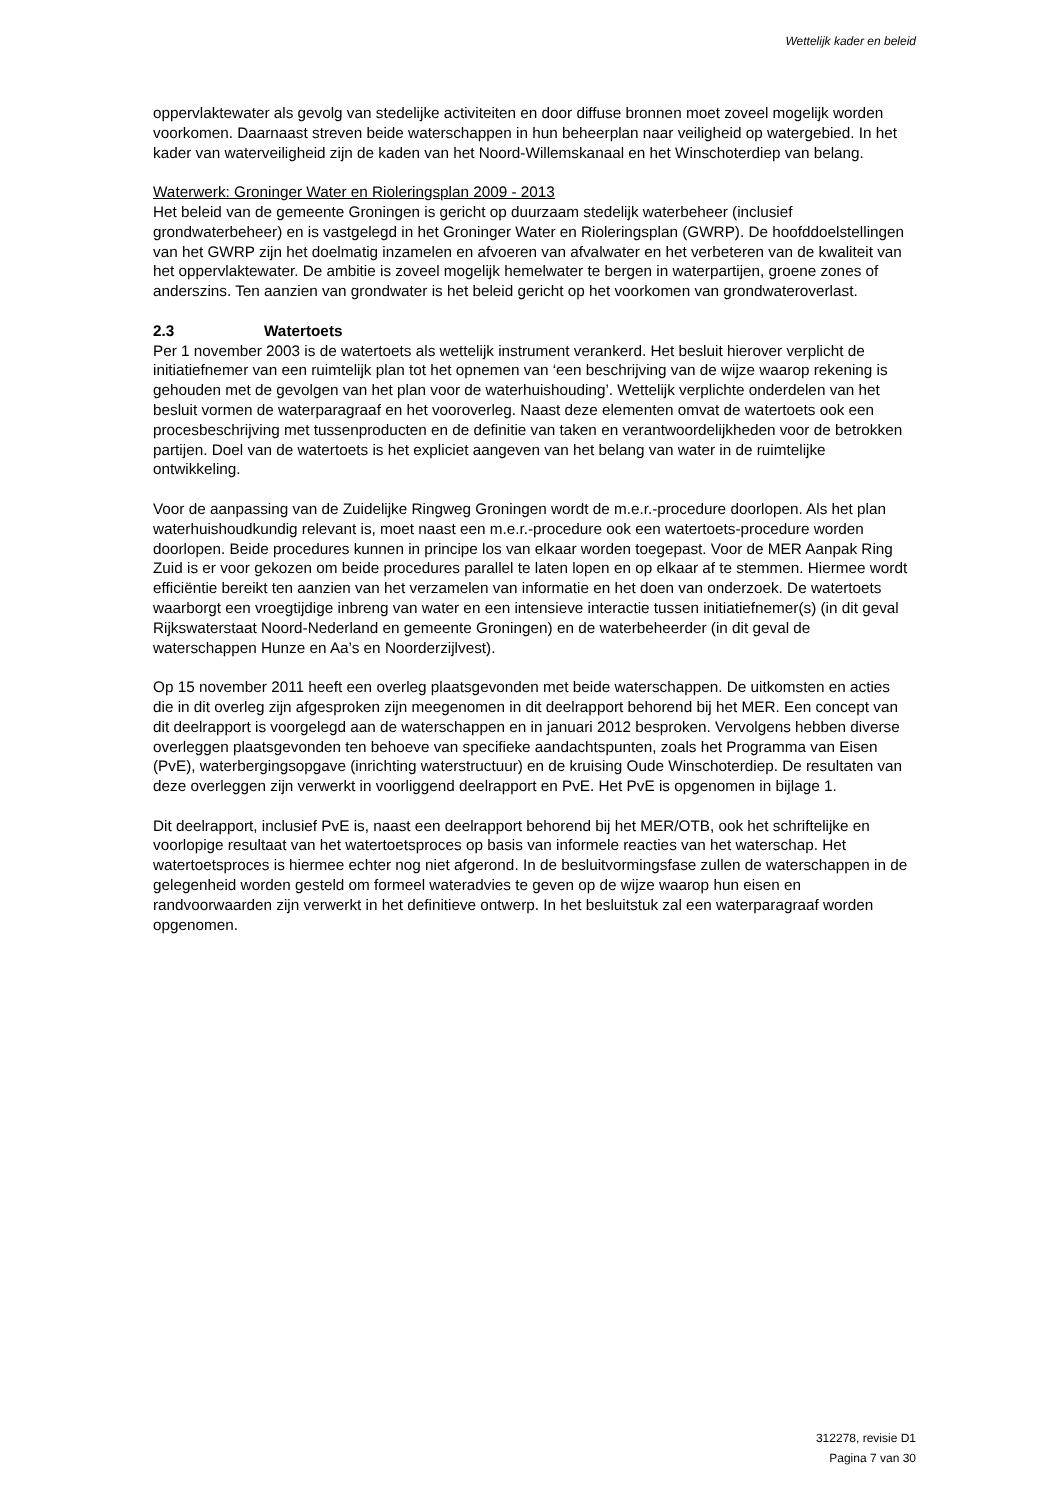Wettelijk kader en beleid
oppervlaktewater als gevolg van stedelijke activiteiten en door diffuse bronnen moet zoveel mogelijk worden voorkomen. Daarnaast streven beide waterschappen in hun beheerplan naar veiligheid op watergebied. In het kader van waterveiligheid zijn de kaden van het Noord-Willemskanaal en het Winschoterdiep van belang.
Waterwerk: Groninger Water en Rioleringsplan 2009 - 2013
Het beleid van de gemeente Groningen is gericht op duurzaam stedelijk waterbeheer (inclusief grondwaterbeheer) en is vastgelegd in het Groninger Water en Rioleringsplan (GWRP). De hoofddoelstellingen van het GWRP zijn het doelmatig inzamelen en afvoeren van afvalwater en het verbeteren van de kwaliteit van het oppervlaktewater. De ambitie is zoveel mogelijk hemelwater te bergen in waterpartijen, groene zones of anderszins. Ten aanzien van grondwater is het beleid gericht op het voorkomen van grondwateroverlast.
2.3 Watertoets
Per 1 november 2003 is de watertoets als wettelijk instrument verankerd. Het besluit hierover verplicht de initiatiefnemer van een ruimtelijk plan tot het opnemen van ‘een beschrijving van de wijze waarop rekening is gehouden met de gevolgen van het plan voor de waterhuishouding’. Wettelijk verplichte onderdelen van het besluit vormen de waterparagraaf en het vooroverleg. Naast deze elementen omvat de watertoets ook een procesbeschrijving met tussenproducten en de definitie van taken en verantwoordelijkheden voor de betrokken partijen. Doel van de watertoets is het expliciet aangeven van het belang van water in de ruimtelijke ontwikkeling.
Voor de aanpassing van de Zuidelijke Ringweg Groningen wordt de m.e.r.-procedure doorlopen. Als het plan waterhuishoudkundig relevant is, moet naast een m.e.r.-procedure ook een watertoets-procedure worden doorlopen. Beide procedures kunnen in principe los van elkaar worden toegepast. Voor de MER Aanpak Ring Zuid is er voor gekozen om beide procedures parallel te laten lopen en op elkaar af te stemmen. Hiermee wordt efficiëntie bereikt ten aanzien van het verzamelen van informatie en het doen van onderzoek. De watertoets waarborgt een vroegtijdige inbreng van water en een intensieve interactie tussen initiatiefnemer(s) (in dit geval Rijkswaterstaat Noord-Nederland en gemeente Groningen) en de waterbeheerder (in dit geval de waterschappen Hunze en Aa’s en Noorderzijlvest).
Op 15 november 2011 heeft een overleg plaatsgevonden met beide waterschappen. De uitkomsten en acties die in dit overleg zijn afgesproken zijn meegenomen in dit deelrapport behorend bij het MER. Een concept van dit deelrapport is voorgelegd aan de waterschappen en in januari 2012 besproken. Vervolgens hebben diverse overleggen plaatsgevonden ten behoeve van specifieke aandachtspunten, zoals het Programma van Eisen (PvE), waterbergingsopgave (inrichting waterstructuur) en de kruising Oude Winschoterdiep. De resultaten van deze overleggen zijn verwerkt in voorliggend deelrapport en PvE. Het PvE is opgenomen in bijlage 1.
Dit deelrapport, inclusief PvE is, naast een deelrapport behorend bij het MER/OTB, ook het schriftelijke en voorlopige resultaat van het watertoetsproces op basis van informele reacties van het waterschap. Het watertoetsproces is hiermee echter nog niet afgerond. In de besluitvormingsfase zullen de waterschappen in de gelegenheid worden gesteld om formeel wateradvies te geven op de wijze waarop hun eisen en randvoorwaarden zijn verwerkt in het definitieve ontwerp. In het besluitstuk zal een waterparagraaf worden opgenomen.
312278, revisie D1
Pagina 7 van 30